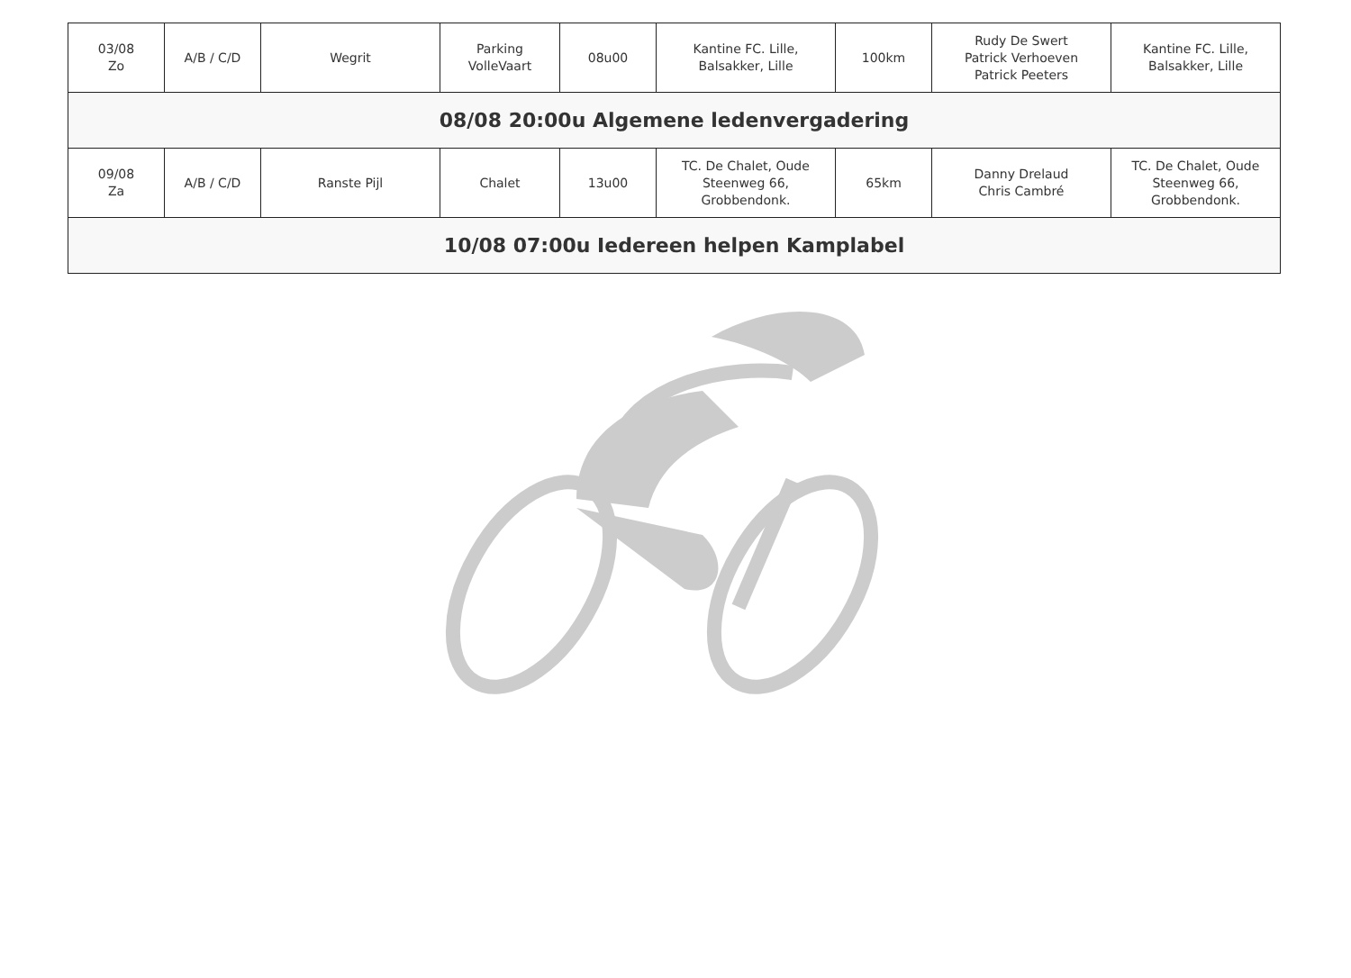| 03/08 Zo | A/B / C/D | Wegrit | Parking VolleVaart | 08u00 | Kantine FC. Lille, Balsakker, Lille | 100km | Rudy De Swert Patrick Verhoeven Patrick Peeters | Kantine FC. Lille, Balsakker, Lille |
| 08/08 20:00u Algemene ledenvergadering | | | | | | | | |
| 09/08 Za | A/B / C/D | Ranste Pijl | Chalet | 13u00 | TC. De Chalet, Oude Steenweg 66, Grobbendonk. | 65km | Danny Drelaud Chris Cambré | TC. De Chalet, Oude Steenweg 66, Grobbendonk. |
| 10/08 07:00u Iedereen helpen Kamplabel | | | | | | | | |